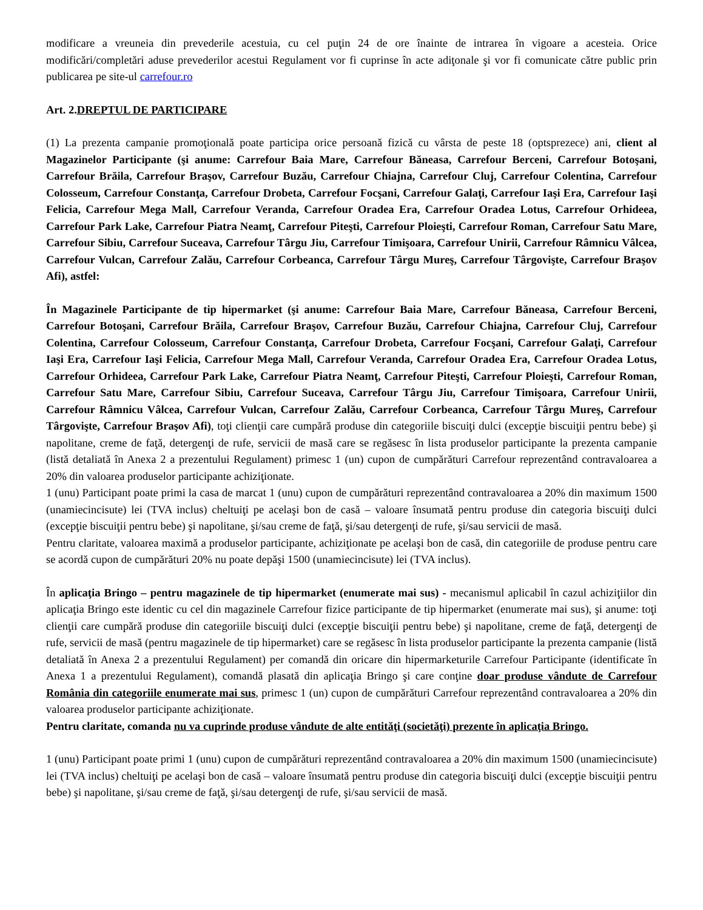modificare a vreuneia din prevederile acestuia, cu cel puţin 24 de ore înainte de intrarea în vigoare a acesteia. Orice modificări/completări aduse prevederilor acestui Regulament vor fi cuprinse în acte adiţonale şi vor fi comunicate către public prin publicarea pe site-ul carrefour.ro
Art. 2.DREPTUL DE PARTICIPARE
(1) La prezenta campanie promoţională poate participa orice persoană fizică cu vârsta de peste 18 (optsprezece) ani, client al Magazinelor Participante (şi anume: Carrefour Baia Mare, Carrefour Băneasa, Carrefour Berceni, Carrefour Botoşani, Carrefour Brăila, Carrefour Braşov, Carrefour Buzău, Carrefour Chiajna, Carrefour Cluj, Carrefour Colentina, Carrefour Colosseum, Carrefour Constanţa, Carrefour Drobeta, Carrefour Focşani, Carrefour Galaţi, Carrefour Iaşi Era, Carrefour Iaşi Felicia, Carrefour Mega Mall, Carrefour Veranda, Carrefour Oradea Era, Carrefour Oradea Lotus, Carrefour Orhideea, Carrefour Park Lake, Carrefour Piatra Neamţ, Carrefour Piteşti, Carrefour Ploieşti, Carrefour Roman, Carrefour Satu Mare, Carrefour Sibiu, Carrefour Suceava, Carrefour Târgu Jiu, Carrefour Timişoara, Carrefour Unirii, Carrefour Râmnicu Vâlcea, Carrefour Vulcan, Carrefour Zalău, Carrefour Corbeanca, Carrefour Târgu Mureş, Carrefour Târgovişte, Carrefour Braşov Afi), astfel:
În Magazinele Participante de tip hipermarket (şi anume: Carrefour Baia Mare, Carrefour Băneasa, Carrefour Berceni, Carrefour Botoşani, Carrefour Brăila, Carrefour Braşov, Carrefour Buzău, Carrefour Chiajna, Carrefour Cluj, Carrefour Colentina, Carrefour Colosseum, Carrefour Constanţa, Carrefour Drobeta, Carrefour Focşani, Carrefour Galaţi, Carrefour Iaşi Era, Carrefour Iaşi Felicia, Carrefour Mega Mall, Carrefour Veranda, Carrefour Oradea Era, Carrefour Oradea Lotus, Carrefour Orhideea, Carrefour Park Lake, Carrefour Piatra Neamţ, Carrefour Piteşti, Carrefour Ploieşti, Carrefour Roman, Carrefour Satu Mare, Carrefour Sibiu, Carrefour Suceava, Carrefour Târgu Jiu, Carrefour Timişoara, Carrefour Unirii, Carrefour Râmnicu Vâlcea, Carrefour Vulcan, Carrefour Zalău, Carrefour Corbeanca, Carrefour Târgu Mureş, Carrefour Târgovişte, Carrefour Braşov Afi), toţi clienţii care cumpără produse din categoriile biscuiţi dulci (excepţie biscuiţii pentru bebe) şi napolitane, creme de faţă, detergenţi de rufe, servicii de masă care se regăsesc în lista produselor participante la prezenta campanie (listă detaliată în Anexa 2 a prezentului Regulament) primesc 1 (un) cupon de cumpărături Carrefour reprezentând contravaloarea a 20% din valoarea produselor participante achiziţionate.
1 (unu) Participant poate primi la casa de marcat 1 (unu) cupon de cumpărături reprezentând contravaloarea a 20% din maximum 1500 (unamiecincisute) lei (TVA inclus) cheltuiţi pe acelaşi bon de casă – valoare însumată pentru produse din categoria biscuiţi dulci (excepţie biscuiţii pentru bebe) şi napolitane, şi/sau creme de faţă, şi/sau detergenţi de rufe, şi/sau servicii de masă.
Pentru claritate, valoarea maximă a produselor participante, achiziţionate pe acelaşi bon de casă, din categoriile de produse pentru care se acordă cupon de cumpărături 20% nu poate depăşi 1500 (unamiecincisute) lei (TVA inclus).
În aplicaţia Bringo – pentru magazinele de tip hipermarket (enumerate mai sus) - mecanismul aplicabil în cazul achiziţiilor din aplicaţia Bringo este identic cu cel din magazinele Carrefour fizice participante de tip hipermarket (enumerate mai sus), şi anume: toţi clienţii care cumpără produse din categoriile biscuiţi dulci (excepţie biscuiţii pentru bebe) şi napolitane, creme de faţă, detergenţi de rufe, servicii de masă (pentru magazinele de tip hipermarket) care se regăsesc în lista produselor participante la prezenta campanie (listă detaliată în Anexa 2 a prezentului Regulament) per comandă din oricare din hipermarketurile Carrefour Participante (identificate în Anexa 1 a prezentului Regulament), comandă plasată din aplicaţia Bringo şi care conţine doar produse vândute de Carrefour România din categoriile enumerate mai sus, primesc 1 (un) cupon de cumpărături Carrefour reprezentând contravaloarea a 20% din valoarea produselor participante achiziţionate.
Pentru claritate, comanda nu va cuprinde produse vândute de alte entităţi (societăţi) prezente în aplicaţia Bringo.
1 (unu) Participant poate primi 1 (unu) cupon de cumpărături reprezentând contravaloarea a 20% din maximum 1500 (unamiecincisute) lei (TVA inclus) cheltuiţi pe acelaşi bon de casă – valoare însumată pentru produse din categoria biscuiţi dulci (excepţie biscuiţii pentru bebe) şi napolitane, şi/sau creme de faţă, şi/sau detergenţi de rufe, şi/sau servicii de masă.